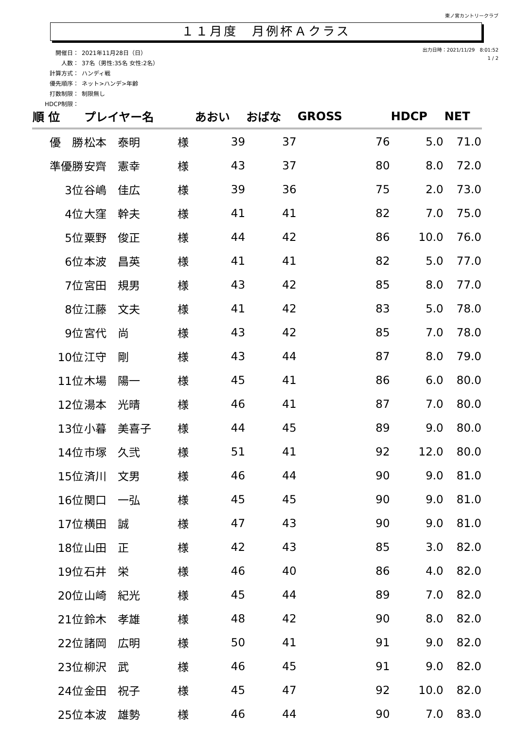東ノ宮カントリークラブ
１１月度　月例杯Ａクラス
出力日時：2021/11/29　8:01:52
1 / 2
| 開催日： | 2021年11月28日（日） |
| 人数： | 37名（男性:35名 女性:2名） |
| 計算方式： | ハンディ戦 |
| 優先順序： | ネット>ハンデ>年齢 |
| 打数制限： | 制限無し |
| HDCP制限： | |
| 順 位 | プレイヤー名 | | あおい | おばな | GROSS | HDCP | NET |
| --- | --- | --- | --- | --- | --- | --- | --- |
| 優 勝 | 松本 泰明 | 様 | 39 | 37 | 76 | 5.0 | 71.0 |
| 準優勝 | 安齊 憲幸 | 様 | 43 | 37 | 80 | 8.0 | 72.0 |
| 3位 | 谷嶋 佳広 | 様 | 39 | 36 | 75 | 2.0 | 73.0 |
| 4位 | 大窪 幹夫 | 様 | 41 | 41 | 82 | 7.0 | 75.0 |
| 5位 | 粟野 俊正 | 様 | 44 | 42 | 86 | 10.0 | 76.0 |
| 6位 | 本波 昌英 | 様 | 41 | 41 | 82 | 5.0 | 77.0 |
| 7位 | 宮田 規男 | 様 | 43 | 42 | 85 | 8.0 | 77.0 |
| 8位 | 江藤 文夫 | 様 | 41 | 42 | 83 | 5.0 | 78.0 |
| 9位 | 宮代 尚 | 様 | 43 | 42 | 85 | 7.0 | 78.0 |
| 10位 | 江守 剛 | 様 | 43 | 44 | 87 | 8.0 | 79.0 |
| 11位 | 木場 陽一 | 様 | 45 | 41 | 86 | 6.0 | 80.0 |
| 12位 | 湯本 光晴 | 様 | 46 | 41 | 87 | 7.0 | 80.0 |
| 13位 | 小暮 美喜子 | 様 | 44 | 45 | 89 | 9.0 | 80.0 |
| 14位 | 市塚 久弐 | 様 | 51 | 41 | 92 | 12.0 | 80.0 |
| 15位 | 済川 文男 | 様 | 46 | 44 | 90 | 9.0 | 81.0 |
| 16位 | 関口 一弘 | 様 | 45 | 45 | 90 | 9.0 | 81.0 |
| 17位 | 横田 誠 | 様 | 47 | 43 | 90 | 9.0 | 81.0 |
| 18位 | 山田 正 | 様 | 42 | 43 | 85 | 3.0 | 82.0 |
| 19位 | 石井 栄 | 様 | 46 | 40 | 86 | 4.0 | 82.0 |
| 20位 | 山崎 紀光 | 様 | 45 | 44 | 89 | 7.0 | 82.0 |
| 21位 | 鈴木 孝雄 | 様 | 48 | 42 | 90 | 8.0 | 82.0 |
| 22位 | 諸岡 広明 | 様 | 50 | 41 | 91 | 9.0 | 82.0 |
| 23位 | 柳沢 武 | 様 | 46 | 45 | 91 | 9.0 | 82.0 |
| 24位 | 金田 祝子 | 様 | 45 | 47 | 92 | 10.0 | 82.0 |
| 25位 | 本波 雄勢 | 様 | 46 | 44 | 90 | 7.0 | 83.0 |